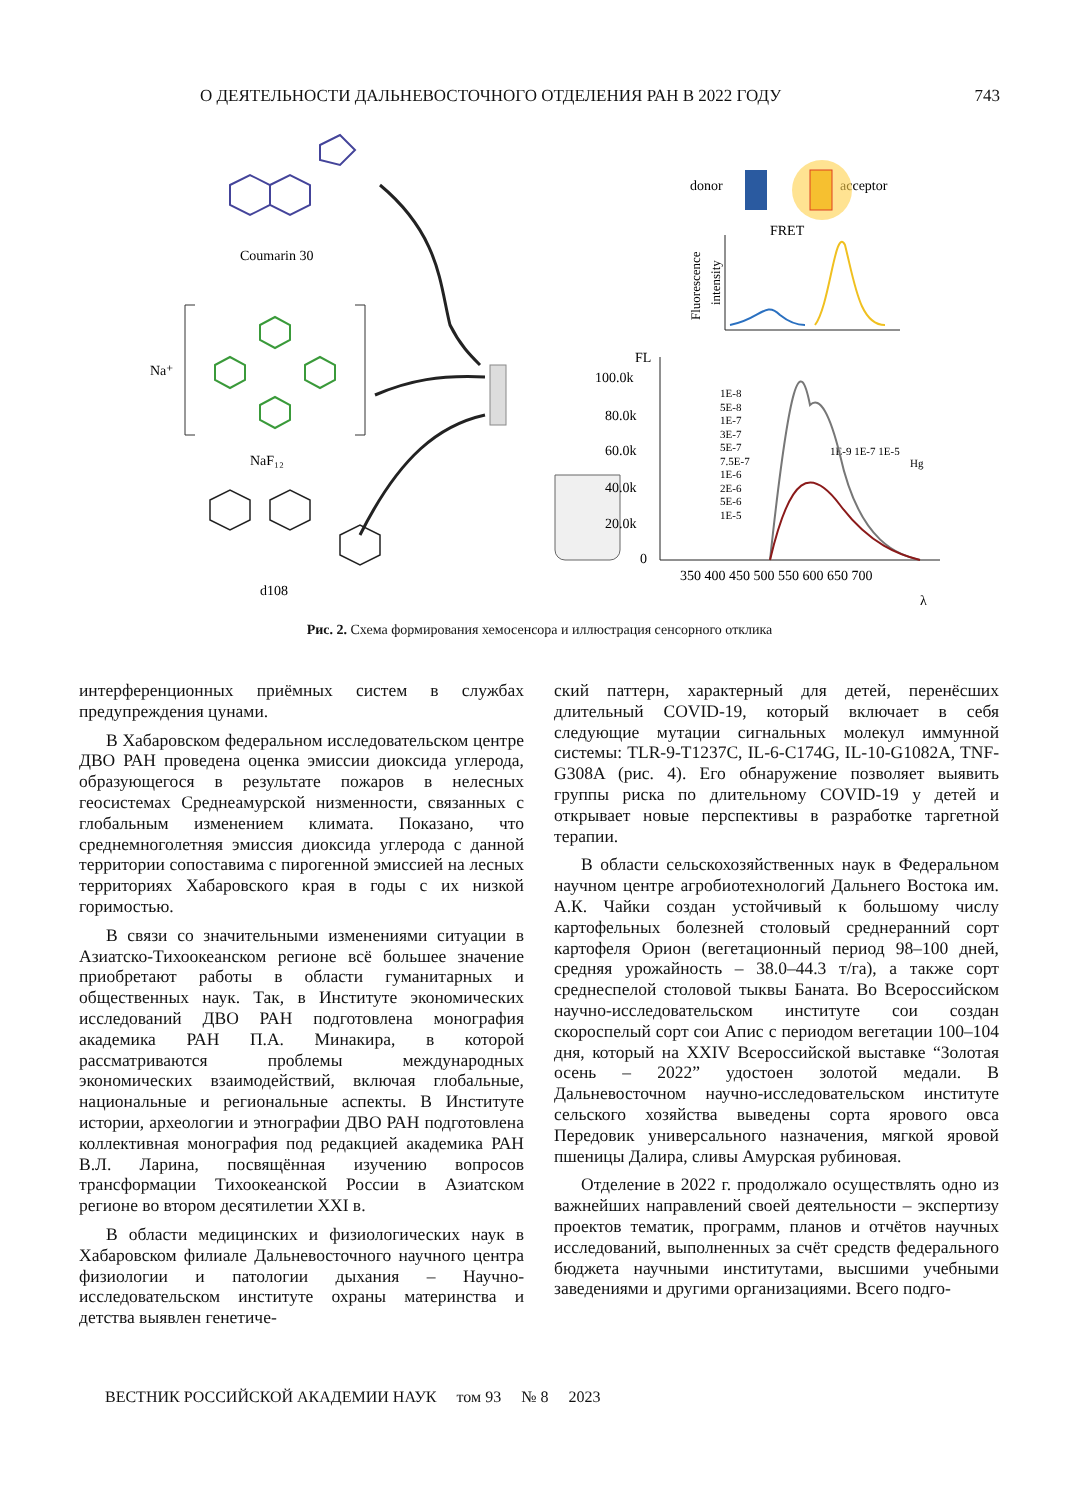О ДЕЯТЕЛЬНОСТИ ДАЛЬНЕВОСТОЧНОГО ОТДЕЛЕНИЯ РАН В 2022 ГОДУ 743
Coumarin 30
NaF₁₂
Na⁺
d108
donor
acceptor
FRET
Fluorescence
intensity
FL
100.0k
80.0k
60.0k
40.0k
20.0k
0
350 400 450 500 550 600 650 700
λ
1E-8
5E-8
1E-7
3E-7
5E-7
7.5E-7
1E-6
2E-6
5E-6
1E-5
1E-9 1E-7 1E-5
Hg
Рис. 2. Схема формирования хемосенсора и иллюстрация сенсорного отклика
интерференционных приёмных систем в службах предупреждения цунами.
В Хабаровском федеральном исследовательском центре ДВО РАН проведена оценка эмиссии диоксида углерода, образующегося в результате пожаров в нелесных геосистемах Среднеамурской низменности, связанных с глобальным изменением климата. Показано, что среднемноголетняя эмиссия диоксида углерода с данной территории сопоставима с пирогенной эмиссией на лесных территориях Хабаровского края в годы с их низкой горимостью.
В связи со значительными изменениями ситуации в Азиатско-Тихоокеанском регионе всё большее значение приобретают работы в области гуманитарных и общественных наук. Так, в Институте экономических исследований ДВО РАН подготовлена монография академика РАН П.А. Минакира, в которой рассматриваются проблемы международных экономических взаимодействий, включая глобальные, национальные и региональные аспекты. В Институте истории, археологии и этнографии ДВО РАН подготовлена коллективная монография под редакцией академика РАН В.Л. Ларина, посвящённая изучению вопросов трансформации Тихоокеанской России в Азиатском регионе во втором десятилетии XXI в.
В области медицинских и физиологических наук в Хабаровском филиале Дальневосточного научного центра физиологии и патологии дыхания – Научно-исследовательском институте охраны материнства и детства выявлен генетиче-
ский паттерн, характерный для детей, перенёсших длительный COVID-19, который включает в себя следующие мутации сигнальных молекул иммунной системы: TLR-9-T1237C, IL-6-C174G, IL-10-G1082A, TNF-G308A (рис. 4). Его обнаружение позволяет выявить группы риска по длительному COVID-19 у детей и открывает новые перспективы в разработке таргетной терапии.
В области сельскохозяйственных наук в Федеральном научном центре агробиотехнологий Дальнего Востока им. А.К. Чайки создан устойчивый к большому числу картофельных болезней столовый среднеранний сорт картофеля Орион (вегетационный период 98–100 дней, средняя урожайность – 38.0–44.3 т/га), а также сорт среднеспелой столовой тыквы Баната. Во Всероссийском научно-исследовательском институте сои создан скороспелый сорт сои Апис с периодом вегетации 100–104 дня, который на XXIV Всероссийской выставке “Золотая осень – 2022” удостоен золотой медали. В Дальневосточном научно-исследовательском институте сельского хозяйства выведены сорта ярового овса Передовик универсального назначения, мягкой яровой пшеницы Далира, сливы Амурская рубиновая.
Отделение в 2022 г. продолжало осуществлять одно из важнейших направлений своей деятельности – экспертизу проектов тематик, программ, планов и отчётов научных исследований, выполненных за счёт средств федерального бюджета научными институтами, высшими учебными заведениями и другими организациями. Всего подго-
ВЕСТНИК РОССИЙСКОЙ АКАДЕМИИ НАУК том 93 № 8 2023